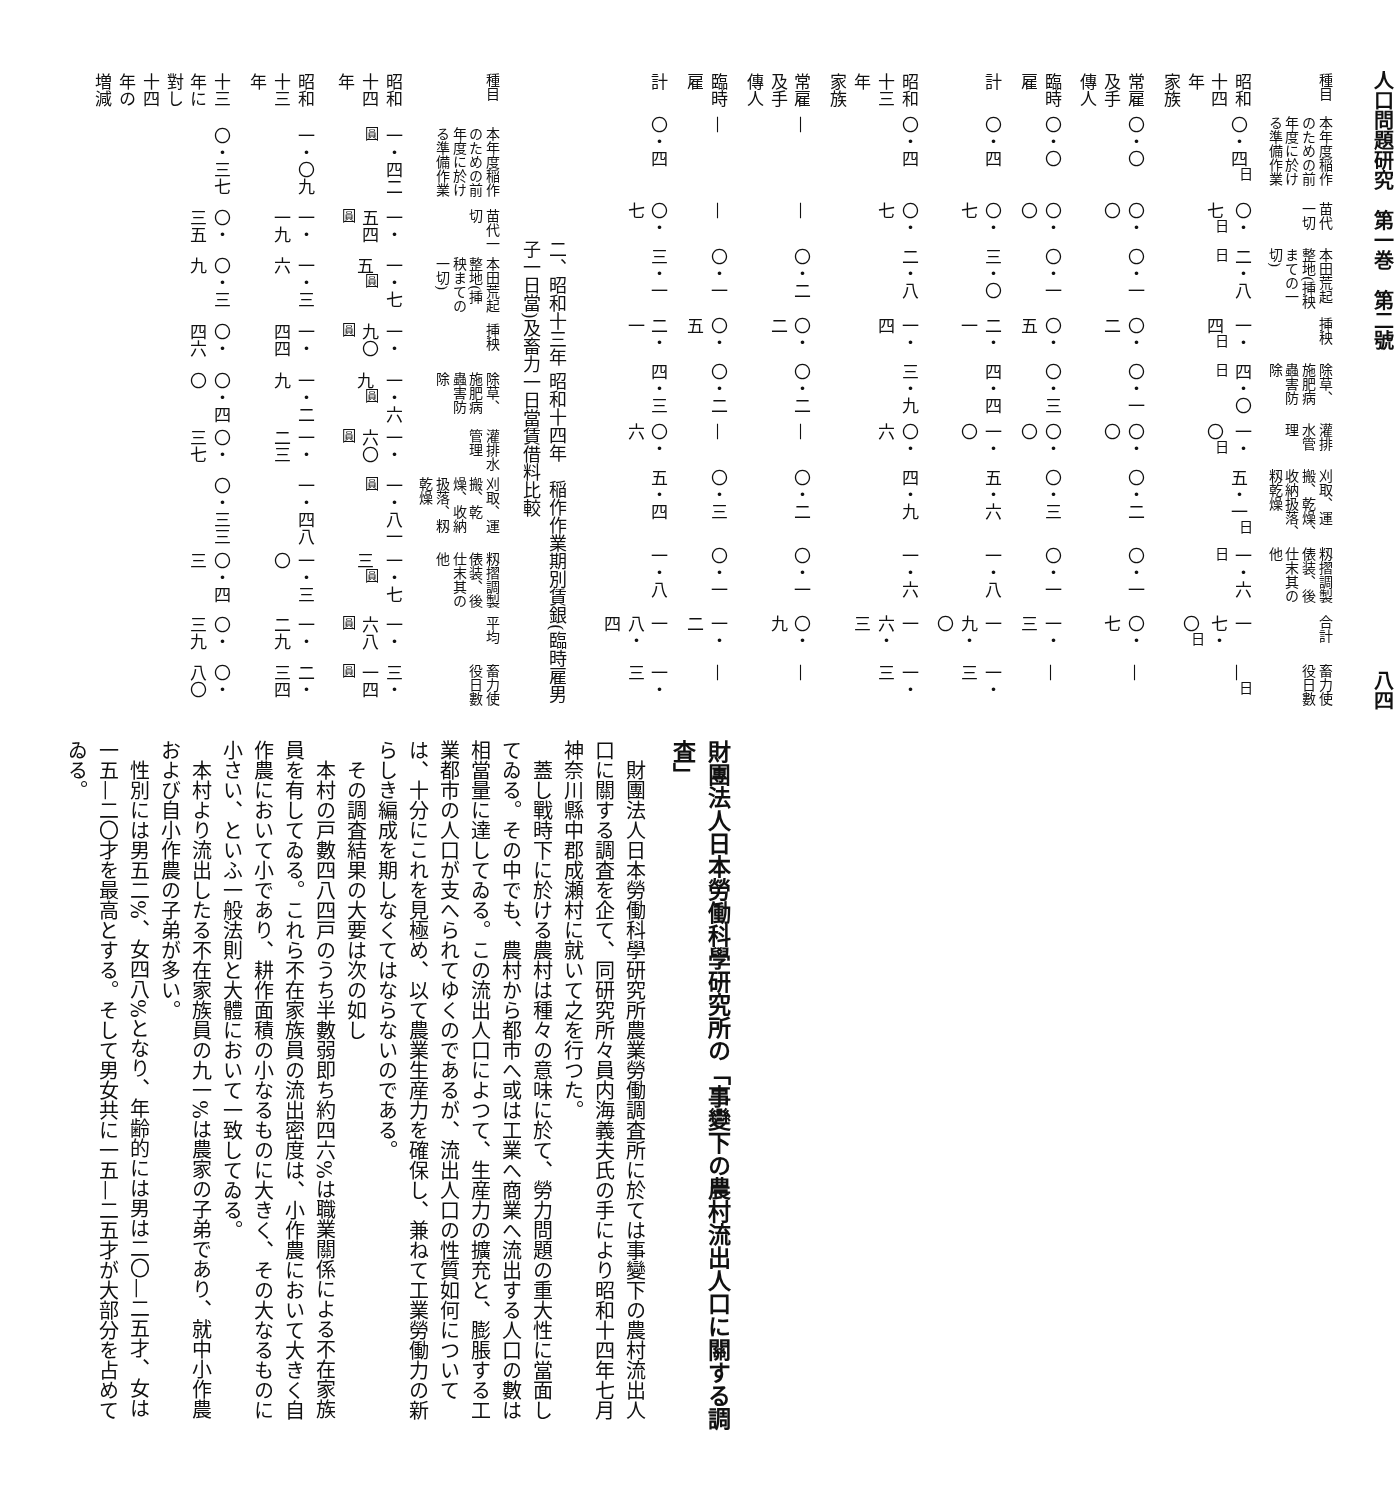人口問題研究　第一巻　第二號 八四
| 種目 | 本年度稲作のための前年度に於ける準備作業 | 苗代一切 | 本田荒起整地(挿秧まての一切) | 挿秧 | 除草、施肥病蟲害防除 | 灌排水管理 | 刈取、運搬、乾燥、收納扱落、籾乾燥 | 籾摺調製俵装、後仕末其の他 | 合計 | 畜力使役日數 |
| --- | --- | --- | --- | --- | --- | --- | --- | --- | --- | --- |
| 昭和十四年 家族 | 〇・四<sup>日</sup> | 〇・七<sup>日</sup> | 二・八<sup>日</sup> | 一・四<sup>日</sup> | 四・〇<sup>日</sup> | 一・〇<sup>日</sup> | 五・一<sup>日</sup> | 一・六<sup>日</sup> | 一七・〇<sup>日</sup> | —<sup>日</sup> |
| 常雇及手傳人 | 〇・〇 | 〇・〇 | 〇・一 | 〇・二 | 〇・一 | 〇・〇 | 〇・二 | 〇・一 | 〇・七 | — |
| 臨時雇 | 〇・〇 | 〇・〇 | 〇・一 | 〇・五 | 〇・三 | 〇・〇 | 〇・三 | 〇・一 | 一・三 | — |
| 計 | 〇・四 | 〇・七 | 三・〇 | 二・一 | 四・四 | 一・〇 | 五・六 | 一・八 | 一九・〇 | 一・三 |
| 昭和十三年 家族 | 〇・四 | 〇・七 | 二・八 | 一・四 | 三・九 | 〇・六 | 四・九 | 一・六 | 一六・三 | 一・三 |
| 常雇及手傳人 | — | — | 〇・二 | 〇・二 | 〇・二 | — | 〇・二 | 〇・一 | 〇・九 | — |
| 臨時雇 | — | — | 〇・一 | 〇・五 | 〇・二 | — | 〇・三 | 〇・一 | 一・二 | — |
| 計 | 〇・四 | 〇・七 | 三・一 | 二・一 | 四・三 | 〇・六 | 五・四 | 一・八 | 一八・四 | 一・三 |
二、昭和十三年 昭和十四年　稲作作業期別賃銀(臨時雇男子一日當)及畜力一日當賃借料比較
| 種目 | 本年度稲作のための前年度に於ける準備作業 | 苗代一切 | 本田荒起整地(挿秧まての一切) | 挿秧 | 除草、施肥病蟲害防除 | 灌排水管理 | 刈取、運搬、乾燥、收納扱落、籾乾燥 | 籾摺調製俵装、後仕末其の他 | 平均 | 畜力使役日數 |
| --- | --- | --- | --- | --- | --- | --- | --- | --- | --- | --- |
| 昭和十四年 | 一・四二<sup>圓</sup> | 一・五四<sup>圓</sup> | 一・七五<sup>圓</sup> | 一・九〇<sup>圓</sup> | 一・六九<sup>圓</sup> | 一・六〇<sup>圓</sup> | 一・八一<sup>圓</sup> | 一・七三<sup>圓</sup> | 一・六八<sup>圓</sup> | 三・一四<sup>圓</sup> |
| 昭和十三年 | 一・〇九 | 一・一九 | 一・三六 | 一・四四 | 一・二九 | 一・二三 | 一・四八 | 一・三〇 | 一・二九 | 二・三四 |
| 十三年に對し十四年の増減 | 〇・三七 | 〇・三五 | 〇・三九 | 〇・四六 | 〇・四〇 | 〇・三七 | 〇・三三 | 〇・四三 | 〇・三九 | 〇・八〇 |
財團法人日本勞働科學研究所の「事變下の農村流出人口に關する調査」
財團法人日本勞働科學研究所農業勞働調査所に於ては事變下の農村流出人口に關する調査を企て、同研究所々員内海義夫氏の手により昭和十四年七月神奈川縣中郡成瀬村に就いて之を行つた。
蓋し戰時下に於ける農村は種々の意味に於て、勞力問題の重大性に當面してゐる。その中でも、農村から都市へ或は工業へ商業へ流出する人口の數は相當量に達してゐる。この流出人口によつて、生産力の擴充と、膨脹する工業都市の人口が支へられてゆくのであるが、流出人口の性質如何については、十分にこれを見極め、以て農業生産力を確保し、兼ねて工業勞働力の新らしき編成を期しなくてはならないのである。
その調査結果の大要は次の如し
本村の戸數四八四戸のうち半數弱即ち約四六%は職業關係による不在家族員を有してゐる。これら不在家族員の流出密度は、小作農において大きく自作農において小であり、耕作面積の小なるものに大きく、その大なるものに小さい、といふ一般法則と大體において一致してゐる。
本村より流出したる不在家族員の九一%は農家の子弟であり、就中小作農および自小作農の子弟が多い。
性別には男五二%、女四八%となり、年齢的には男は二〇—二五才、女は一五—二〇才を最高とする。そして男女共に一五—二五才が大部分を占めてゐる。